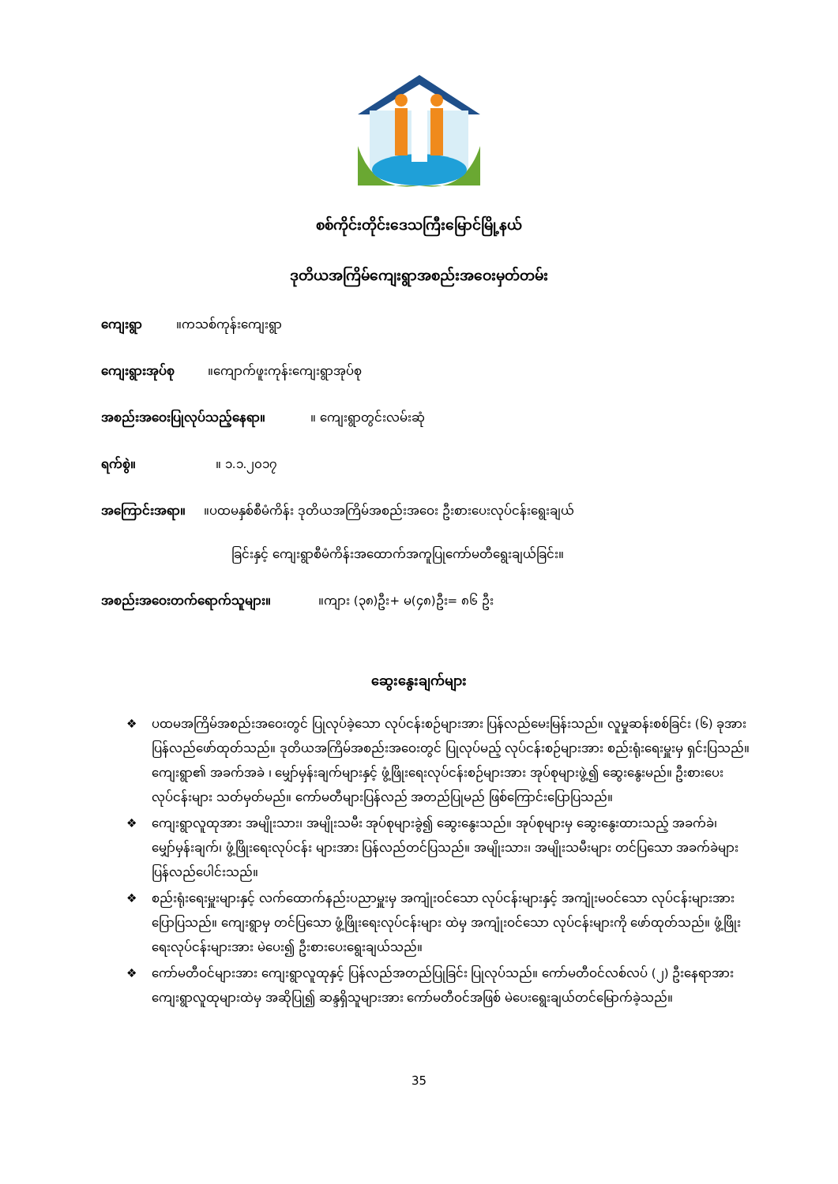စစ်ကိုင်းတိုင်းဒေသကြီးမြောင်မြို့နယ်
ဒုတိယအကြိမ်ကျေးရွာအစည်းအဝေးမှတ်တမ်း
ကျေးရွာ ။ကသစ်ကုန်းကျေးရွာ
ကျေးရွားအုပ်စု ။ကျောက်ဖူးကုန်းကျေးရွာအုပ်စု
အစည်းအဝေးပြုလုပ်သည့်နေရာ။ ။ ကျေးရွာတွင်းလမ်းဆုံ
ရက်စွဲ။ ။ ၁.၁.၂၀၁၇
အကြောင်းအရာ။ ။ပထမနှစ်စီမံကိန်း ဒုတိယအကြိမ်အစည်းအဝေး ဦးစားပေးလုပ်ငန်းရွေးချယ်
ခြင်းနှင့် ကျေးရွာစီမံကိန်းအထောက်အကူပြုကော်မတီရွေးချယ်ခြင်း။
အစည်းအဝေးတက်ရောက်သူများ။ ။ကျား (၃၈)ဦး+ မ(၄၈)ဦး= ၈၆ ဦး
ဆွေးနွေးချက်များ
❖ ပထမအကြိမ်အစည်းအဝေးတွင် ပြုလုပ်ခဲ့သော လုပ်ငန်းစဉ်များအား ပြန်လည်မေးမြန်းသည်။ လူမှုဆန်းစစ်ခြင်း (၆) ခုအား ပြန်လည်ဖော်ထုတ်သည်။ ဒုတိယအကြိမ်အစည်းအဝေးတွင် ပြုလုပ်မည့် လုပ်ငန်းစဉ်များအား စည်းရုံးရေးမှူးမှ ရှင်းပြသည်။ ကျေးရွာ၏ အခက်အခဲ ၊ မျှော်မှန်းချက်များနှင့် ဖွံ့ဖြိုးရေးလုပ်ငန်းစဉ်များအား အုပ်စုများဖွဲ့၍ ဆွေးနွေးမည်။ ဦးစားပေးလုပ်ငန်းများ သတ်မှတ်မည်။ ကော်မတီများပြန်လည် အတည်ပြုမည် ဖြစ်ကြောင်းပြောပြသည်။
❖ ကျေးရွာလူထုအား အမျိုးသား၊ အမျိုးသမီး အုပ်စုများခွဲ၍ ဆွေးနွေးသည်။ အုပ်စုများမှ ဆွေးနွေးထားသည့် အခက်ခဲ၊ မျှော်မှန်းချက်၊ ဖွံ့ဖြိုးရေးလုပ်ငန်း များအား ပြန်လည်တင်ပြသည်။ အမျိုးသား၊ အမျိုးသမီးများ တင်ပြသော အခက်ခဲများ ပြန်လည်ပေါင်းသည်။
❖ စည်းရုံးရေးမှူးများနှင့် လက်ထောက်နည်းပညာမှူးမှ အကျုံးဝင်သော လုပ်ငန်းများနှင့် အကျုံးမဝင်သော လုပ်ငန်းများအား ပြောပြသည်။ ကျေးရွာမှ တင်ပြသော ဖွံ့ဖြိုးရေးလုပ်ငန်းများ ထဲမှ အကျုံးဝင်သော လုပ်ငန်းများကို ဖော်ထုတ်သည်။ ဖွံ့ဖြိုးရေးလုပ်ငန်းများအား မဲပေး၍ ဦးစားပေးရွေးချယ်သည်။
❖ ကော်မတီဝင်များအား ကျေးရွာလူထုနှင့် ပြန်လည်အတည်ပြုခြင်း ပြုလုပ်သည်။ ကော်မတီဝင်လစ်လပ် (၂) ဦးနေရာအား ကျေးရွာလူထုများထဲမှ အဆိုပြု၍ ဆန္ဒရှိသူများအား ကော်မတီဝင်အဖြစ် မဲပေးရွေးချယ်တင်မြောက်ခဲ့သည်။
35